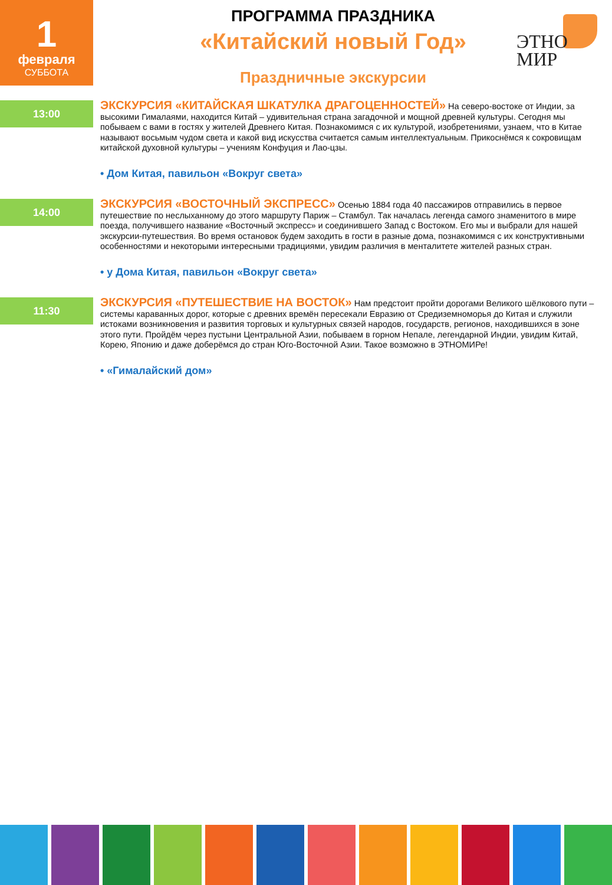1
февраля
СУББОТА
ПРОГРАММА ПРАЗДНИКА
«Китайский новый Год»
Праздничные экскурсии
ЭТНО
МИР
13:00
ЭКСКУРСИЯ «КИТАЙСКАЯ ШКАТУЛКА ДРАГОЦЕННОСТЕЙ» На северо-востоке от Индии, за высокими Гималаями, находится Китай – удивительная страна загадочной и мощной древней культуры. Сегодня мы побываем с вами в гостях у жителей Древнего Китая. Познакомимся с их культурой, изобретениями, узнаем, что в Китае называют восьмым чудом света и какой вид искусства считается самым интеллектуальным. Прикоснёмся к сокровищам китайской духовной культуры – учениям Конфуция и Лао-цзы.
• Дом Китая, павильон «Вокруг света»
14:00
ЭКСКУРСИЯ «ВОСТОЧНЫЙ ЭКСПРЕСС» Осенью 1884 года 40 пассажиров отправились в первое путешествие по неслыханному до этого маршруту Париж – Стамбул. Так началась легенда самого знаменитого в мире поезда, получившего название «Восточный экспресс» и соединившего Запад с Востоком. Его мы и выбрали для нашей экскурсии-путешествия. Во время остановок будем заходить в гости в разные дома, познакомимся с их конструктивными особенностями и некоторыми интересными традициями, увидим различия в менталитете жителей разных стран.
• у Дома Китая, павильон «Вокруг света»
11:30
ЭКСКУРСИЯ «ПУТЕШЕСТВИЕ НА ВОСТОК» Нам предстоит пройти дорогами Великого шёлкового пути – системы караванных дорог, которые с древних времён пересекали Евразию от Средиземноморья до Китая и служили истоками возникновения и развития торговых и культурных связей народов, государств, регионов, находившихся в зоне этого пути. Пройдём через пустыни Центральной Азии, побываем в горном Непале, легендарной Индии, увидим Китай, Корею, Японию и даже доберёмся до стран Юго-Восточной Азии. Такое возможно в ЭТНОМИРе!
• «Гималайский дом»